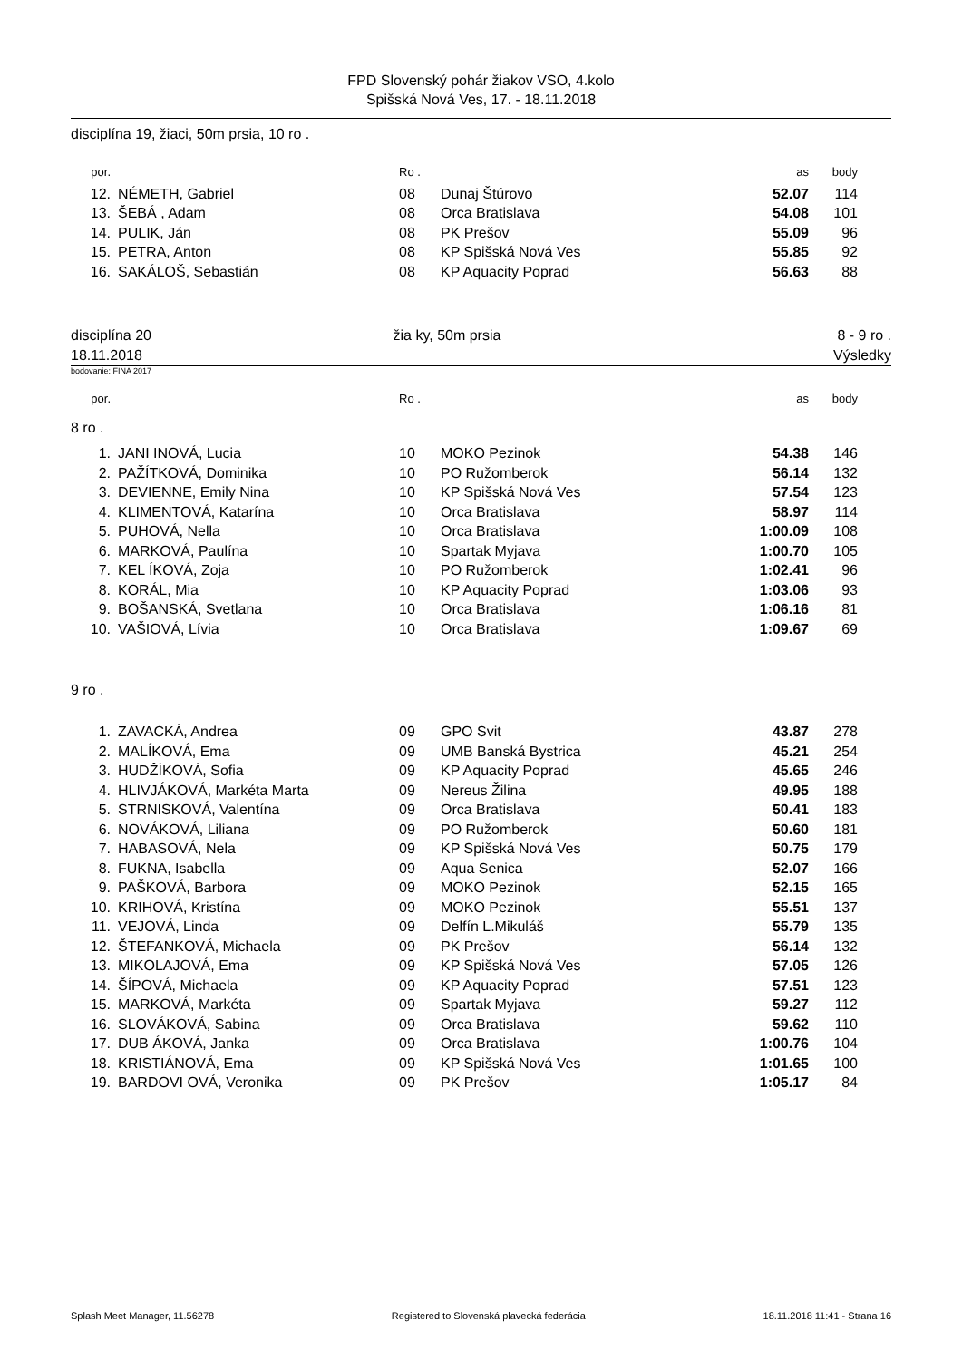FPD Slovenský pohár žiakov VSO, 4.kolo
Spišská Nová Ves, 17. - 18.11.2018
disciplína 19, žiaci, 50m prsia, 10 ro .
| por. | | Ro . | | as | body |
| --- | --- | --- | --- | --- | --- |
| 12. | NÉMETH, Gabriel | 08 | Dunaj Štúrovo | 52.07 | 114 |
| 13. | ŠEBÁ , Adam | 08 | Orca Bratislava | 54.08 | 101 |
| 14. | PULIK, Ján | 08 | PK Prešov | 55.09 | 96 |
| 15. | PETRA, Anton | 08 | KP Spišská Nová Ves | 55.85 | 92 |
| 16. | SAKÁLOŠ, Sebastián | 08 | KP Aquacity Poprad | 56.63 | 88 |
disciplína 20
18.11.2018
žia ky, 50m prsia 8 - 9 ro .
Výsledky
bodovanie: FINA 2017
| por. | | Ro . | | as | body |
| --- | --- | --- | --- | --- | --- |
| 8 ro . | | | | | |
| 1. | JANI INOVÁ, Lucia | 10 | MOKO Pezinok | 54.38 | 146 |
| 2. | PAŽÍTKOVÁ, Dominika | 10 | PO Ružomberok | 56.14 | 132 |
| 3. | DEVIENNE, Emily Nina | 10 | KP Spišská Nová Ves | 57.54 | 123 |
| 4. | KLIMENTOVÁ, Katarína | 10 | Orca Bratislava | 58.97 | 114 |
| 5. | PUHOVÁ, Nella | 10 | Orca Bratislava | 1:00.09 | 108 |
| 6. | MARKOVÁ, Paulína | 10 | Spartak Myjava | 1:00.70 | 105 |
| 7. | KEL ÍKOVÁ, Zoja | 10 | PO Ružomberok | 1:02.41 | 96 |
| 8. | KORÁL, Mia | 10 | KP Aquacity Poprad | 1:03.06 | 93 |
| 9. | BOŠANSKÁ, Svetlana | 10 | Orca Bratislava | 1:06.16 | 81 |
| 10. | VAŠIOVÁ, Lívia | 10 | Orca Bratislava | 1:09.67 | 69 |
| 9 ro . | | | | | |
| 1. | ZAVACKÁ, Andrea | 09 | GPO Svit | 43.87 | 278 |
| 2. | MALÍKOVÁ, Ema | 09 | UMB Banská Bystrica | 45.21 | 254 |
| 3. | HUDŽÍKOVÁ, Sofia | 09 | KP Aquacity Poprad | 45.65 | 246 |
| 4. | HLIVJÁKOVÁ, Markéta Marta | 09 | Nereus Žilina | 49.95 | 188 |
| 5. | STRNISKOVÁ, Valentína | 09 | Orca Bratislava | 50.41 | 183 |
| 6. | NOVÁKOVÁ, Liliana | 09 | PO Ružomberok | 50.60 | 181 |
| 7. | HABASOVÁ, Nela | 09 | KP Spišská Nová Ves | 50.75 | 179 |
| 8. | FUKNA, Isabella | 09 | Aqua Senica | 52.07 | 166 |
| 9. | PAŠKOVÁ, Barbora | 09 | MOKO Pezinok | 52.15 | 165 |
| 10. | KRIHOVÁ, Kristína | 09 | MOKO Pezinok | 55.51 | 137 |
| 11. | VEJOVÁ, Linda | 09 | Delfín L.Mikuláš | 55.79 | 135 |
| 12. | ŠTEFANKOVÁ, Michaela | 09 | PK Prešov | 56.14 | 132 |
| 13. | MIKOLAJOVÁ, Ema | 09 | KP Spišská Nová Ves | 57.05 | 126 |
| 14. | ŠÍPOVÁ, Michaela | 09 | KP Aquacity Poprad | 57.51 | 123 |
| 15. | MARKOVÁ, Markéta | 09 | Spartak Myjava | 59.27 | 112 |
| 16. | SLOVÁKOVÁ, Sabina | 09 | Orca Bratislava | 59.62 | 110 |
| 17. | DUB ÁKOVÁ, Janka | 09 | Orca Bratislava | 1:00.76 | 104 |
| 18. | KRISTIÁNOVÁ, Ema | 09 | KP Spišská Nová Ves | 1:01.65 | 100 |
| 19. | BARDOVI OVÁ, Veronika | 09 | PK Prešov | 1:05.17 | 84 |
Splash Meet Manager, 11.56278 Registered to Slovenská plavecká federácia 18.11.2018 11:41 - Strana 16